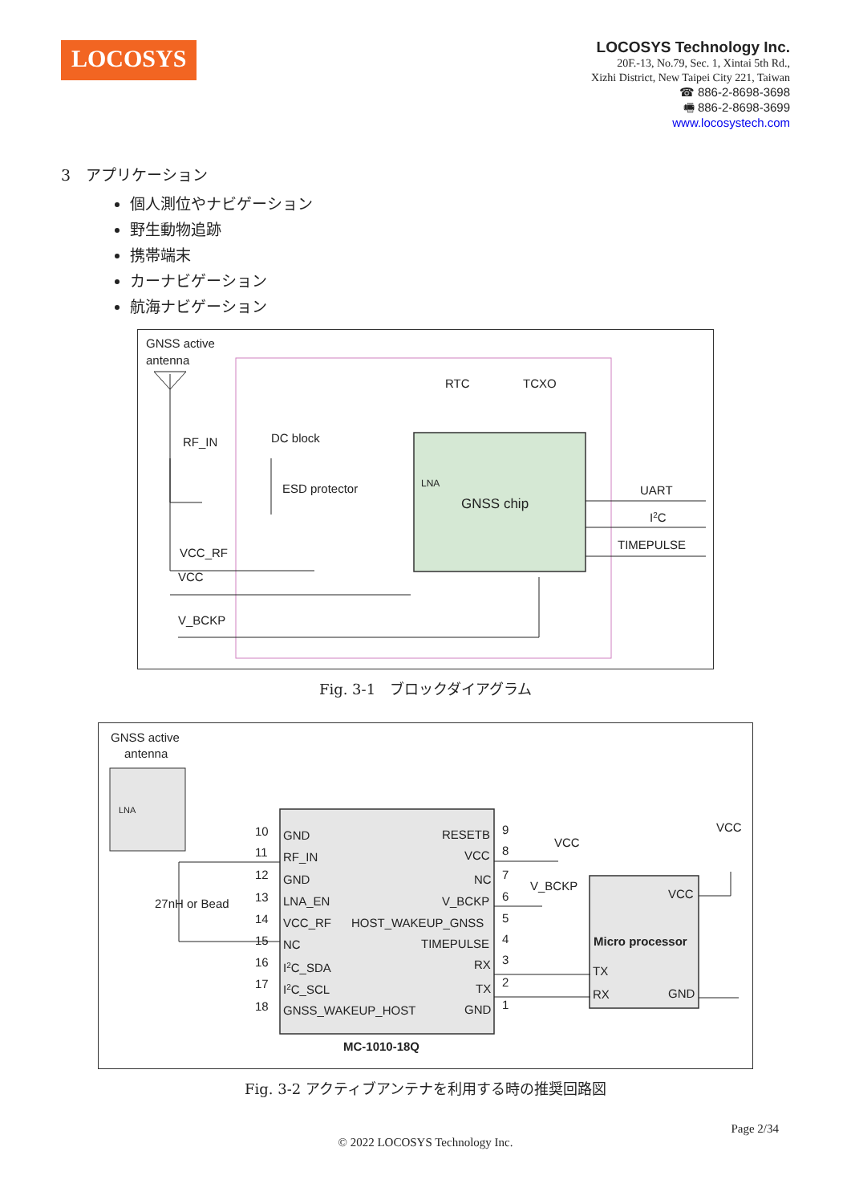LOCOSYS
LOCOSYS Technology Inc.
20F.-13, No.79, Sec. 1, Xintai 5th Rd.,
Xizhi District, New Taipei City 221, Taiwan
☎ 886-2-8698-3698
🖷 886-2-8698-3699
www.locosystech.com
3　アプリケーション
個人測位やナビゲーション
野生動物追跡
携帯端末
カーナビゲーション
航海ナビゲーション
GNSS active
antenna
RTC
TCXO
RF_IN
DC block
ESD protector
LNA
GNSS chip
UART
I2C
TIMEPULSE
VCC_RF
VCC
V_BCKP
Fig. 3-1　ブロックダイアグラム
GNSS active
antenna
LNA
10
GND
RESETB
9
11
RF_IN
VCC
8
12
GND
NC
7
13
LNA_EN
V_BCKP
6
14
VCC_RF
HOST_WAKEUP_GNSS
5
15
NC
TIMEPULSE
4
16
I2C_SDA
RX
3
17
I2C_SCL
TX
2
18
GNSS_WAKEUP_HOST
GND
1
MC-1010-18Q
27nH or Bead
VCC
V_BCKP
VCC
VCC
Micro processor
TX
RX
GND
Fig. 3-2 アクティブアンテナを利用する時の推奨回路図
Page 2/34
© 2022 LOCOSYS Technology Inc.